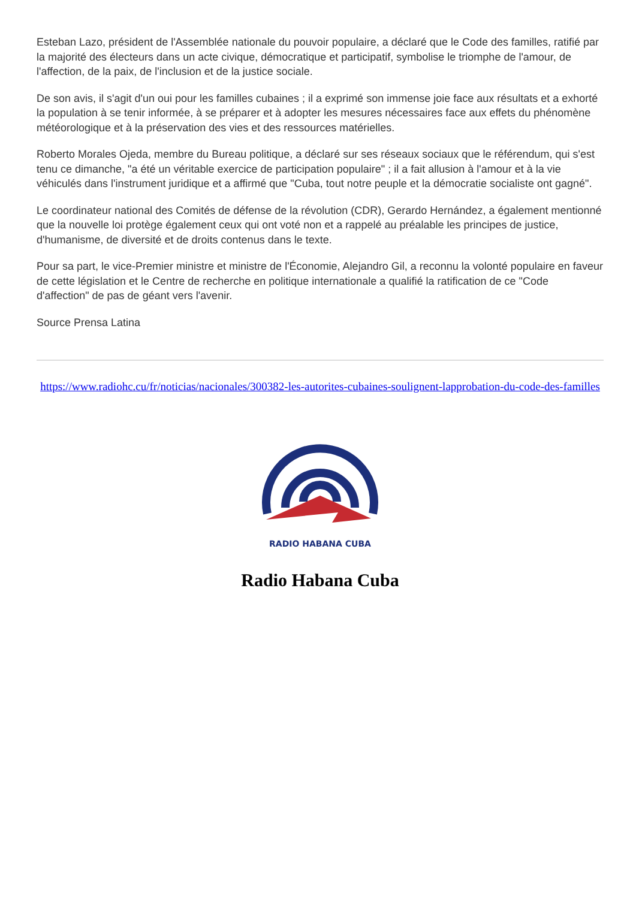Esteban Lazo, président de l'Assemblée nationale du pouvoir populaire, a déclaré que le Code des familles, ratifié par la majorité des électeurs dans un acte civique, démocratique et participatif, symbolise le triomphe de l'amour, de l'affection, de la paix, de l'inclusion et de la justice sociale.
De son avis, il s'agit d'un oui pour les familles cubaines ; il a exprimé son immense joie face aux résultats et a exhorté la population à se tenir informée, à se préparer et à adopter les mesures nécessaires face aux effets du phénomène météorologique et à la préservation des vies et des ressources matérielles.
Roberto Morales Ojeda, membre du Bureau politique, a déclaré sur ses réseaux sociaux que le référendum, qui s'est tenu ce dimanche, "a été un véritable exercice de participation populaire" ; il a fait allusion à l'amour et à la vie véhiculés dans l'instrument juridique et a affirmé que "Cuba, tout notre peuple et la démocratie socialiste ont gagné".
Le coordinateur national des Comités de défense de la révolution (CDR), Gerardo Hernández, a également mentionné que la nouvelle loi protège également ceux qui ont voté non et a rappelé au préalable les principes de justice, d'humanisme, de diversité et de droits contenus dans le texte.
Pour sa part, le vice-Premier ministre et ministre de l'Économie, Alejandro Gil, a reconnu la volonté populaire en faveur de cette législation et le Centre de recherche en politique internationale a qualifié la ratification de ce "Code d'affection" de pas de géant vers l'avenir.
Source Prensa Latina
https://www.radiohc.cu/fr/noticias/nacionales/300382-les-autorites-cubaines-soulignent-lapprobation-du-code-des-familles
RADIO HABANA CUBA
Radio Habana Cuba